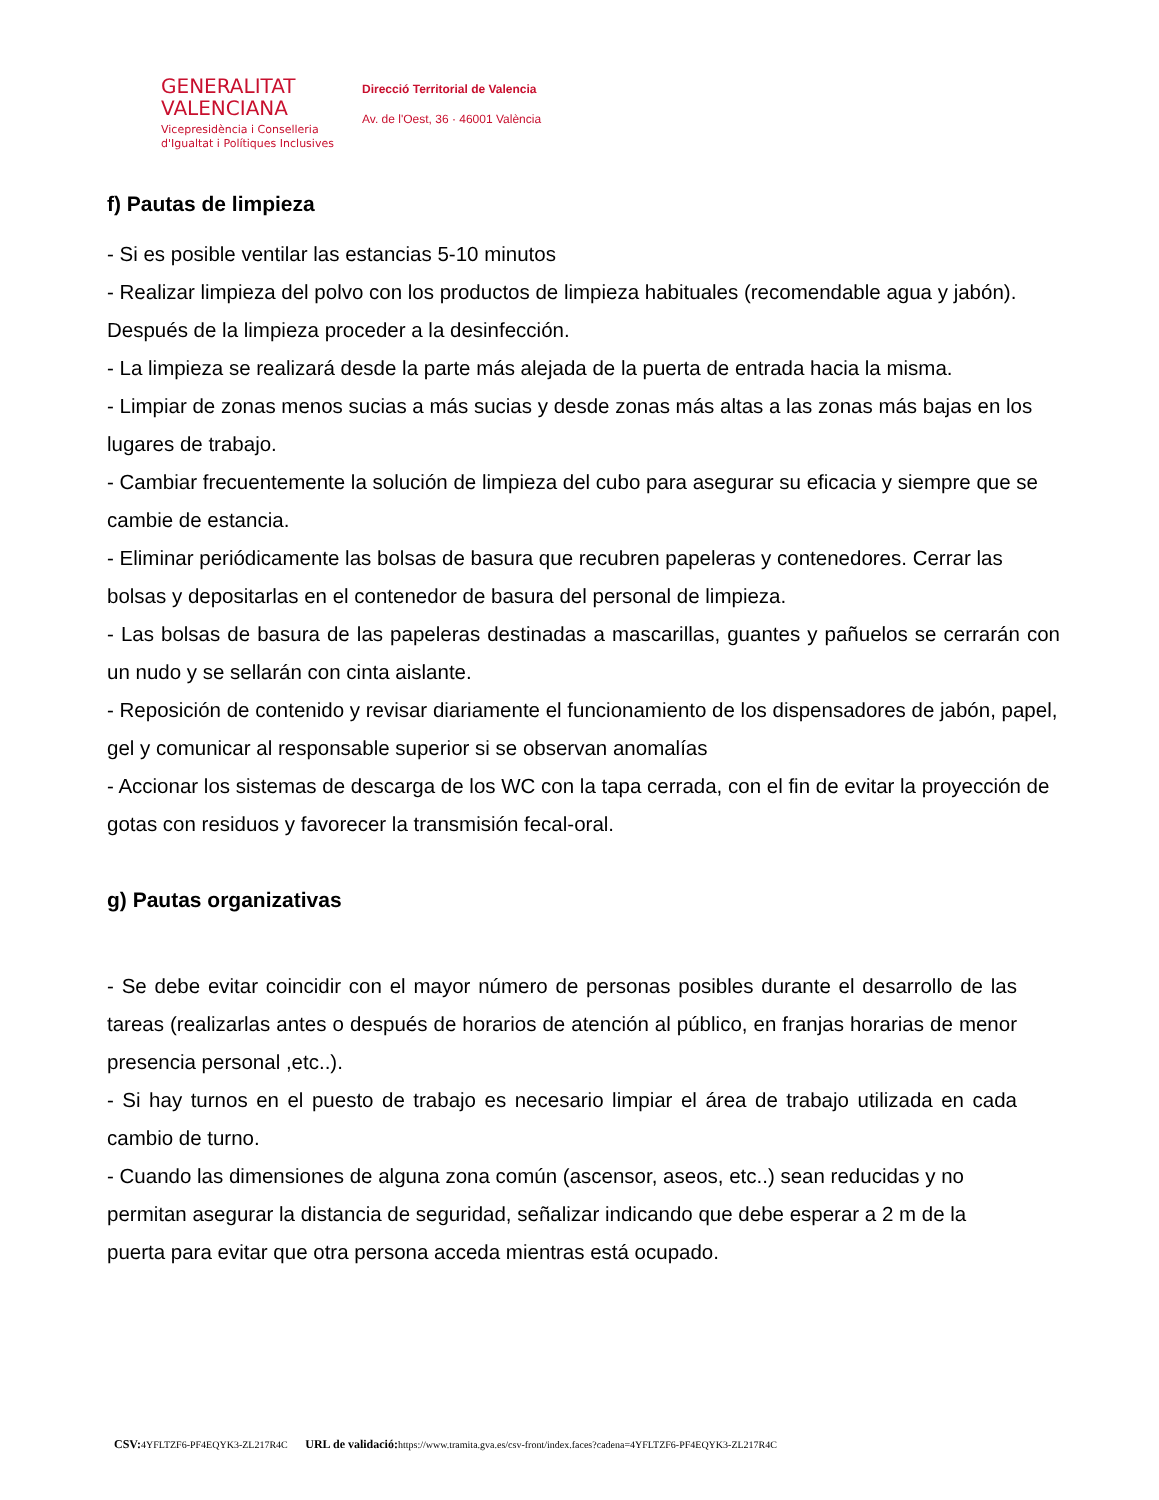GENERALITAT
VALENCIANA
Vicepresidència i Conselleria
d'Igualtat i Polítiques Inclusives
Direcció Territorial de Valencia
Av. de l'Oest, 36 · 46001 València
f) Pautas de limpieza
- Si es posible ventilar las estancias 5-10 minutos
- Realizar limpieza del polvo con los productos de limpieza habituales (recomendable agua y jabón). Después de la limpieza proceder a la desinfección.
- La limpieza se realizará desde la parte más alejada de la puerta de entrada hacia la misma.
- Limpiar de zonas menos sucias a más sucias y desde zonas más altas a las zonas más bajas en los lugares de trabajo.
- Cambiar frecuentemente la solución de limpieza del cubo para asegurar su eficacia y siempre que se cambie de estancia.
- Eliminar periódicamente las bolsas de basura que recubren papeleras y contenedores. Cerrar las bolsas y depositarlas en el contenedor de basura del personal de limpieza.
- Las bolsas de basura de las papeleras destinadas a mascarillas, guantes y pañuelos se cerrarán con un nudo y se sellarán con cinta aislante.
- Reposición de contenido y revisar diariamente el funcionamiento de los dispensadores de jabón, papel, gel y comunicar al responsable superior si se observan anomalías
- Accionar los sistemas de descarga de los WC con la tapa cerrada, con el fin de evitar la proyección de gotas con residuos y favorecer la transmisión fecal-oral.
g) Pautas organizativas
- Se debe evitar coincidir con el mayor número de personas posibles durante el desarrollo de las tareas (realizarlas antes o después de horarios de atención al público, en franjas horarias de menor presencia personal ,etc..).
- Si hay turnos en el puesto de trabajo es necesario limpiar el área de trabajo utilizada en cada cambio de turno.
- Cuando las dimensiones de alguna zona común (ascensor, aseos, etc..) sean reducidas y no permitan asegurar la distancia de seguridad, señalizar indicando que debe esperar a 2 m de la puerta para evitar que otra persona acceda mientras está ocupado.
CSV: 4YFLTZF6-PF4EQYK3-ZL217R4C URL de validació: https://www.tramita.gva.es/csv-front/index.faces?cadena=4YFLTZF6-PF4EQYK3-ZL217R4C